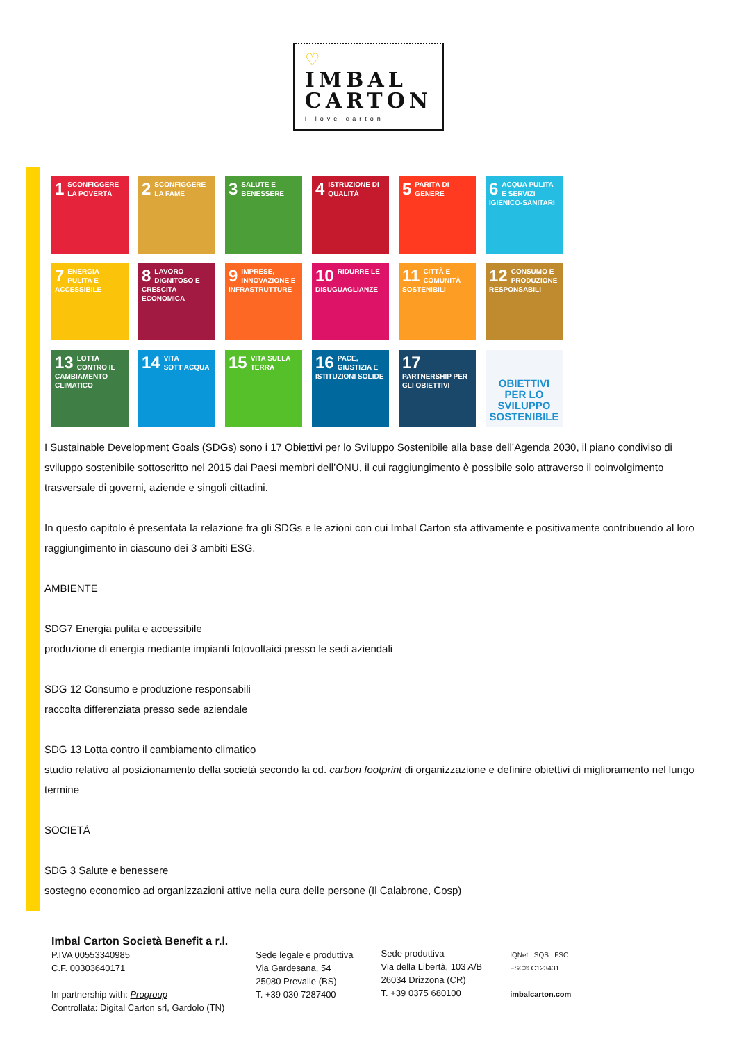♡ IMBAL
CARTON I love carton
1 SCONFIGGERE LA POVERTÀ
2 SCONFIGGERE LA FAME
3 SALUTE E BENESSERE
4 ISTRUZIONE DI QUALITÀ
5 PARITÀ DI GENERE
6 ACQUA PULITA E SERVIZI IGIENICO-SANITARI
7 ENERGIA PULITA E ACCESSIBILE
8 LAVORO DIGNITOSO E CRESCITA ECONOMICA
9 IMPRESE, INNOVAZIONE E INFRASTRUTTURE
10 RIDURRE LE DISUGUAGLIANZE
11 CITTÀ E COMUNITÀ SOSTENIBILI
12 CONSUMO E PRODUZIONE RESPONSABILI
13 LOTTA CONTRO IL CAMBIAMENTO CLIMATICO
14 VITA SOTT'ACQUA
15 VITA SULLA TERRA
16 PACE, GIUSTIZIA E ISTITUZIONI SOLIDE
17 PARTNERSHIP PER GLI OBIETTIVI
OBIETTIVI PER LO SVILUPPO SOSTENIBILE
I Sustainable Development Goals (SDGs) sono i 17 Obiettivi per lo Sviluppo Sostenibile alla base dell’Agenda 2030, il piano condiviso di sviluppo sostenibile sottoscritto nel 2015 dai Paesi membri dell’ONU, il cui raggiungimento è possibile solo attraverso il coinvolgimento trasversale di governi, aziende e singoli cittadini.
In questo capitolo è presentata la relazione fra gli SDGs e le azioni con cui Imbal Carton sta attivamente e positivamente contribuendo al loro raggiungimento in ciascuno dei 3 ambiti ESG.
AMBIENTE
SDG7 Energia pulita e accessibile
produzione di energia mediante impianti fotovoltaici presso le sedi aziendali
SDG 12 Consumo e produzione responsabili
raccolta differenziata presso sede aziendale
SDG 13 Lotta contro il cambiamento climatico
studio relativo al posizionamento della società secondo la cd. carbon footprint di organizzazione e definire obiettivi di miglioramento nel lungo termine
SOCIETÀ
SDG 3 Salute e benessere
sostegno economico ad organizzazioni attive nella cura delle persone (Il Calabrone, Cosp)
Imbal Carton Società Benefit a r.l.
P.IVA 00553340985
C.F. 00303640171
In partnership with: Progroup
Controllata: Digital Carton srl, Gardolo (TN)
Sede legale e produttiva
Via Gardesana, 54
25080 Prevalle (BS)
T. +39 030 7287400
Sede produttiva
Via della Libertà, 103 A/B
26034 Drizzona (CR)
T. +39 0375 680100
IQNet SQS FSC
FSC® C123431
imbalcarton.com